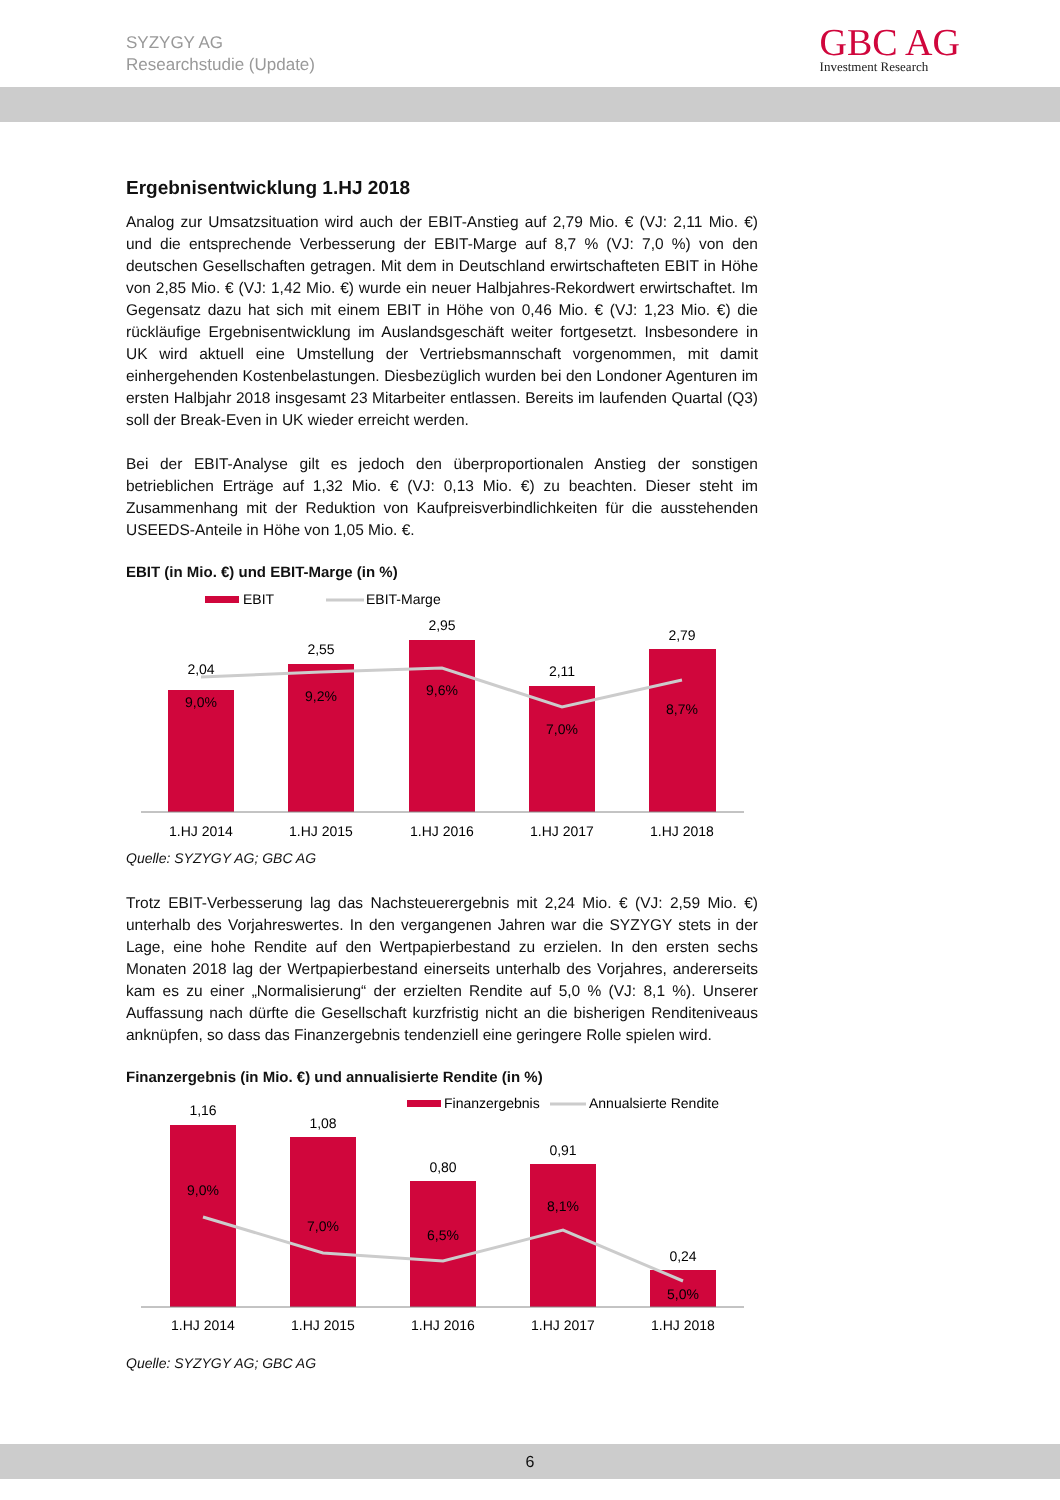SYZYGY AG
Researchstudie (Update)
GBC AG
Investment Research
Ergebnisentwicklung 1.HJ 2018
Analog zur Umsatzsituation wird auch der EBIT-Anstieg auf 2,79 Mio. € (VJ: 2,11 Mio. €) und die entsprechende Verbesserung der EBIT-Marge auf 8,7 % (VJ: 7,0 %) von den deutschen Gesellschaften getragen. Mit dem in Deutschland erwirtschafteten EBIT in Höhe von 2,85 Mio. € (VJ: 1,42 Mio. €) wurde ein neuer Halbjahres-Rekordwert erwirtschaftet. Im Gegensatz dazu hat sich mit einem EBIT in Höhe von 0,46 Mio. € (VJ: 1,23 Mio. €) die rückläufige Ergebnisentwicklung im Auslandsgeschäft weiter fortgesetzt. Insbesondere in UK wird aktuell eine Umstellung der Vertriebsmannschaft vorgenommen, mit damit einhergehenden Kostenbelastungen. Diesbezüglich wurden bei den Londoner Agenturen im ersten Halbjahr 2018 insgesamt 23 Mitarbeiter entlassen. Bereits im laufenden Quartal (Q3) soll der Break-Even in UK wieder erreicht werden.
Bei der EBIT-Analyse gilt es jedoch den überproportionalen Anstieg der sonstigen betrieblichen Erträge auf 1,32 Mio. € (VJ: 0,13 Mio. €) zu beachten. Dieser steht im Zusammenhang mit der Reduktion von Kaufpreisverbindlichkeiten für die ausstehenden USEEDS-Anteile in Höhe von 1,05 Mio. €.
EBIT (in Mio. €) und EBIT-Marge (in %)
EBIT
EBIT-Marge
2,04
2,55
2,95
2,11
2,79
9,0%
9,2%
9,6%
7,0%
8,7%
1.HJ 2014
1.HJ 2015
1.HJ 2016
1.HJ 2017
1.HJ 2018
Quelle: SYZYGY AG; GBC AG
Trotz EBIT-Verbesserung lag das Nachsteuerergebnis mit 2,24 Mio. € (VJ: 2,59 Mio. €) unterhalb des Vorjahreswertes. In den vergangenen Jahren war die SYZYGY stets in der Lage, eine hohe Rendite auf den Wertpapierbestand zu erzielen. In den ersten sechs Monaten 2018 lag der Wertpapierbestand einerseits unterhalb des Vorjahres, andererseits kam es zu einer „Normalisierung“ der erzielten Rendite auf 5,0 % (VJ: 8,1 %). Unserer Auffassung nach dürfte die Gesellschaft kurzfristig nicht an die bisherigen Renditeniveaus anknüpfen, so dass das Finanzergebnis tendenziell eine geringere Rolle spielen wird.
Finanzergebnis (in Mio. €) und annualisierte Rendite (in %)
Finanzergebnis
Annualsierte Rendite
1,16
1,08
0,80
0,91
0,24
9,0%
7,0%
6,5%
8,1%
5,0%
1.HJ 2014
1.HJ 2015
1.HJ 2016
1.HJ 2017
1.HJ 2018
Quelle: SYZYGY AG; GBC AG
6